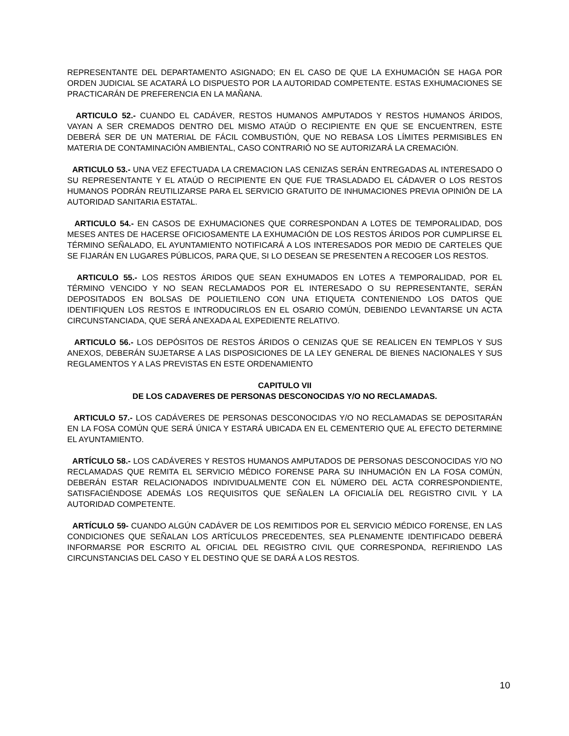REPRESENTANTE DEL DEPARTAMENTO ASIGNADO; EN EL CASO DE QUE LA EXHUMACIÓN SE HAGA POR ORDEN JUDICIAL SE ACATARÁ LO DISPUESTO POR LA AUTORIDAD COMPETENTE. ESTAS EXHUMACIONES SE PRACTICARÁN DE PREFERENCIA EN LA MAÑANA.
ARTICULO 52.- CUANDO EL CADÁVER, RESTOS HUMANOS AMPUTADOS Y RESTOS HUMANOS ÁRIDOS, VAYAN A SER CREMADOS DENTRO DEL MISMO ATAÚD O RECIPIENTE EN QUE SE ENCUENTREN, ESTE DEBERÁ SER DE UN MATERIAL DE FÁCIL COMBUSTIÓN, QUE NO REBASA LOS LÍMITES PERMISIBLES EN MATERIA DE CONTAMINACIÓN AMBIENTAL, CASO CONTRARIÓ NO SE AUTORIZARÁ LA CREMACIÓN.
ARTICULO 53.- UNA VEZ EFECTUADA LA CREMACION LAS CENIZAS SERÁN ENTREGADAS AL INTERESADO O SU REPRESENTANTE Y EL ATAÚD O RECIPIENTE EN QUE FUE TRASLADADO EL CÁDAVER O LOS RESTOS HUMANOS PODRÁN REUTILIZARSE PARA EL SERVICIO GRATUITO DE INHUMACIONES PREVIA OPINIÓN DE LA AUTORIDAD SANITARIA ESTATAL.
ARTICULO 54.- EN CASOS DE EXHUMACIONES QUE CORRESPONDAN A LOTES DE TEMPORALIDAD, DOS MESES ANTES DE HACERSE OFICIOSAMENTE LA EXHUMACIÓN DE LOS RESTOS ÁRIDOS POR CUMPLIRSE EL TÉRMINO SEÑALADO, EL AYUNTAMIENTO NOTIFICARÁ A LOS INTERESADOS POR MEDIO DE CARTELES QUE SE FIJARÁN EN LUGARES PÚBLICOS, PARA QUE, SI LO DESEAN SE PRESENTEN A RECOGER LOS RESTOS.
ARTICULO 55.- LOS RESTOS ÁRIDOS QUE SEAN EXHUMADOS EN LOTES A TEMPORALIDAD, POR EL TÉRMINO VENCIDO Y NO SEAN RECLAMADOS POR EL INTERESADO O SU REPRESENTANTE, SERÁN DEPOSITADOS EN BOLSAS DE POLIETILENO CON UNA ETIQUETA CONTENIENDO LOS DATOS QUE IDENTIFIQUEN LOS RESTOS E INTRODUCIRLOS EN EL OSARIO COMÚN, DEBIENDO LEVANTARSE UN ACTA CIRCUNSTANCIADA, QUE SERÁ ANEXADA AL EXPEDIENTE RELATIVO.
ARTICULO 56.- LOS DEPÓSITOS DE RESTOS ÁRIDOS O CENIZAS QUE SE REALICEN EN TEMPLOS Y SUS ANEXOS, DEBERÁN SUJETARSE A LAS DISPOSICIONES DE LA LEY GENERAL DE BIENES NACIONALES Y SUS REGLAMENTOS Y A LAS PREVISTAS EN ESTE ORDENAMIENTO
CAPITULO VII
DE LOS CADAVERES DE PERSONAS DESCONOCIDAS Y/O NO RECLAMADAS.
ARTICULO 57.- LOS CADÁVERES DE PERSONAS DESCONOCIDAS Y/O NO RECLAMADAS SE DEPOSITARÁN EN LA FOSA COMÚN QUE SERÁ ÚNICA Y ESTARÁ UBICADA EN EL CEMENTERIO QUE AL EFECTO DETERMINE EL AYUNTAMIENTO.
ARTÍCULO 58.- LOS CADÁVERES Y RESTOS HUMANOS AMPUTADOS DE PERSONAS DESCONOCIDAS Y/O NO RECLAMADAS QUE REMITA EL SERVICIO MÉDICO FORENSE PARA SU INHUMACIÓN EN LA FOSA COMÚN, DEBERÁN ESTAR RELACIONADOS INDIVIDUALMENTE CON EL NÚMERO DEL ACTA CORRESPONDIENTE, SATISFACIÉNDOSE ADEMÁS LOS REQUISITOS QUE SEÑALEN LA OFICIALÍA DEL REGISTRO CIVIL Y LA AUTORIDAD COMPETENTE.
ARTÍCULO 59- CUANDO ALGÚN CADÁVER DE LOS REMITIDOS POR EL SERVICIO MÉDICO FORENSE, EN LAS CONDICIONES QUE SEÑALAN LOS ARTÍCULOS PRECEDENTES, SEA PLENAMENTE IDENTIFICADO DEBERÁ INFORMARSE POR ESCRITO AL OFICIAL DEL REGISTRO CIVIL QUE CORRESPONDA, REFIRIENDO LAS CIRCUNSTANCIAS DEL CASO Y EL DESTINO QUE SE DARÁ A LOS RESTOS.
10